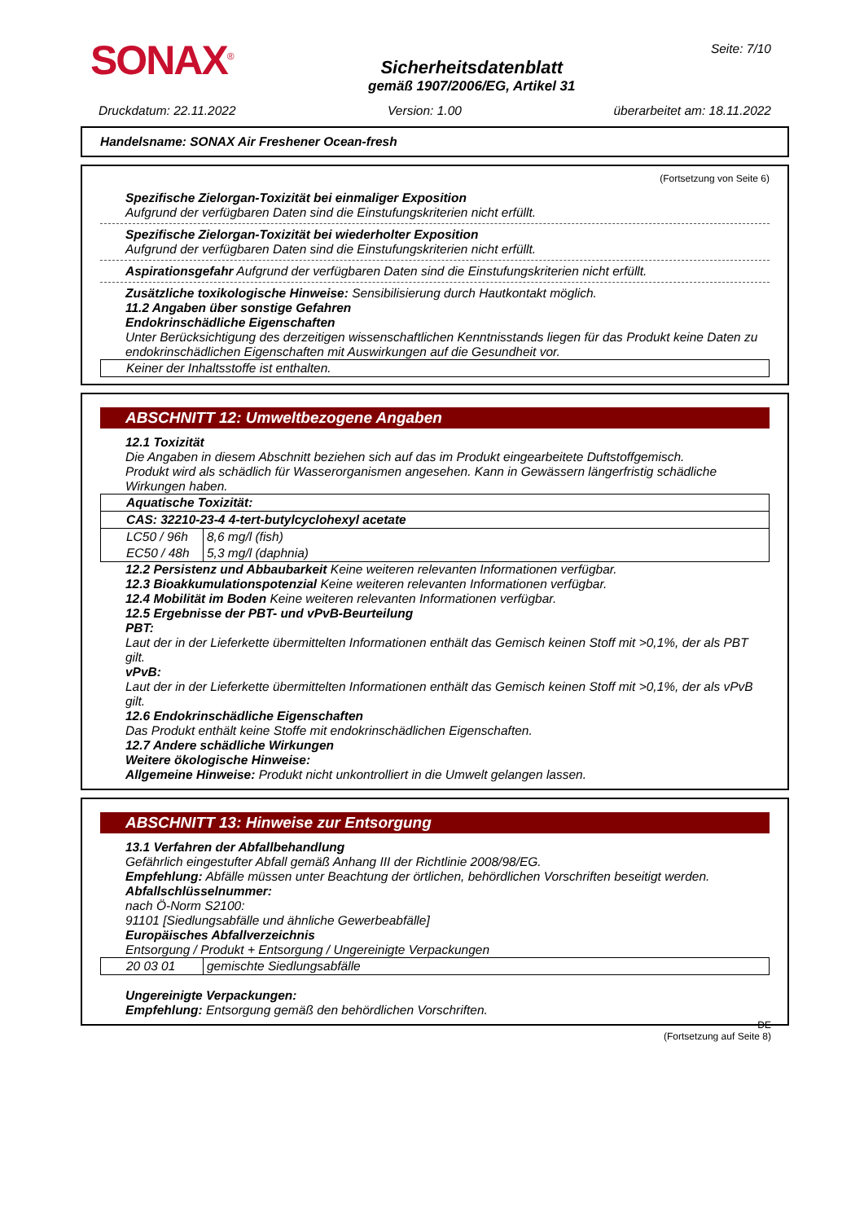SONAX<sup>®</sup>
Sicherheitsdatenblatt
gemäß 1907/2006/EG, Artikel 31
Seite: 7/10
Druckdatum: 22.11.2022 Version: 1.00 überarbeitet am: 18.11.2022
Handelsname: SONAX Air Freshener Ocean-fresh
(Fortsetzung von Seite 6)
Spezifische Zielorgan-Toxizität bei einmaliger Exposition
Aufgrund der verfügbaren Daten sind die Einstufungskriterien nicht erfüllt.
Spezifische Zielorgan-Toxizität bei wiederholter Exposition
Aufgrund der verfügbaren Daten sind die Einstufungskriterien nicht erfüllt.
Aspirationsgefahr Aufgrund der verfügbaren Daten sind die Einstufungskriterien nicht erfüllt.
Zusätzliche toxikologische Hinweise: Sensibilisierung durch Hautkontakt möglich.
11.2 Angaben über sonstige Gefahren
Endokrinschädliche Eigenschaften
Unter Berücksichtigung des derzeitigen wissenschaftlichen Kenntnisstands liegen für das Produkt keine Daten zu endokrinschädlichen Eigenschaften mit Auswirkungen auf die Gesundheit vor.
| Keiner der Inhaltsstoffe ist enthalten. |
ABSCHNITT 12: Umweltbezogene Angaben
12.1 Toxizität
Die Angaben in diesem Abschnitt beziehen sich auf das im Produkt eingearbeitete Duftstoffgemisch.
Produkt wird als schädlich für Wasserorganismen angesehen. Kann in Gewässern längerfristig schädliche Wirkungen haben.
| Aquatische Toxizität: | |
| CAS: 32210-23-4 4-tert-butylcyclohexyl acetate | |
| LC50 / 96h | 8,6 mg/l (fish) |
| EC50 / 48h | 5,3 mg/l (daphnia) |
12.2 Persistenz und Abbaubarkeit Keine weiteren relevanten Informationen verfügbar.
12.3 Bioakkumulationspotenzial Keine weiteren relevanten Informationen verfügbar.
12.4 Mobilität im Boden Keine weiteren relevanten Informationen verfügbar.
12.5 Ergebnisse der PBT- und vPvB-Beurteilung
PBT:
Laut der in der Lieferkette übermittelten Informationen enthält das Gemisch keinen Stoff mit >0,1%, der als PBT gilt.
vPvB:
Laut der in der Lieferkette übermittelten Informationen enthält das Gemisch keinen Stoff mit >0,1%, der als vPvB gilt.
12.6 Endokrinschädliche Eigenschaften
Das Produkt enthält keine Stoffe mit endokrinschädlichen Eigenschaften.
12.7 Andere schädliche Wirkungen
Weitere ökologische Hinweise:
Allgemeine Hinweise: Produkt nicht unkontrolliert in die Umwelt gelangen lassen.
ABSCHNITT 13: Hinweise zur Entsorgung
13.1 Verfahren der Abfallbehandlung
Gefährlich eingestufter Abfall gemäß Anhang III der Richtlinie 2008/98/EG.
Empfehlung: Abfälle müssen unter Beachtung der örtlichen, behördlichen Vorschriften beseitigt werden.
Abfallschlüsselnummer:
nach Ö-Norm S2100:
91101 [Siedlungsabfälle und ähnliche Gewerbeabfälle]
Europäisches Abfallverzeichnis
Entsorgung / Produkt + Entsorgung / Ungereinigte Verpackungen
| 20 03 01 | gemischte Siedlungsabfälle |
Ungereinigte Verpackungen:
Empfehlung: Entsorgung gemäß den behördlichen Vorschriften.
DE
(Fortsetzung auf Seite 8)